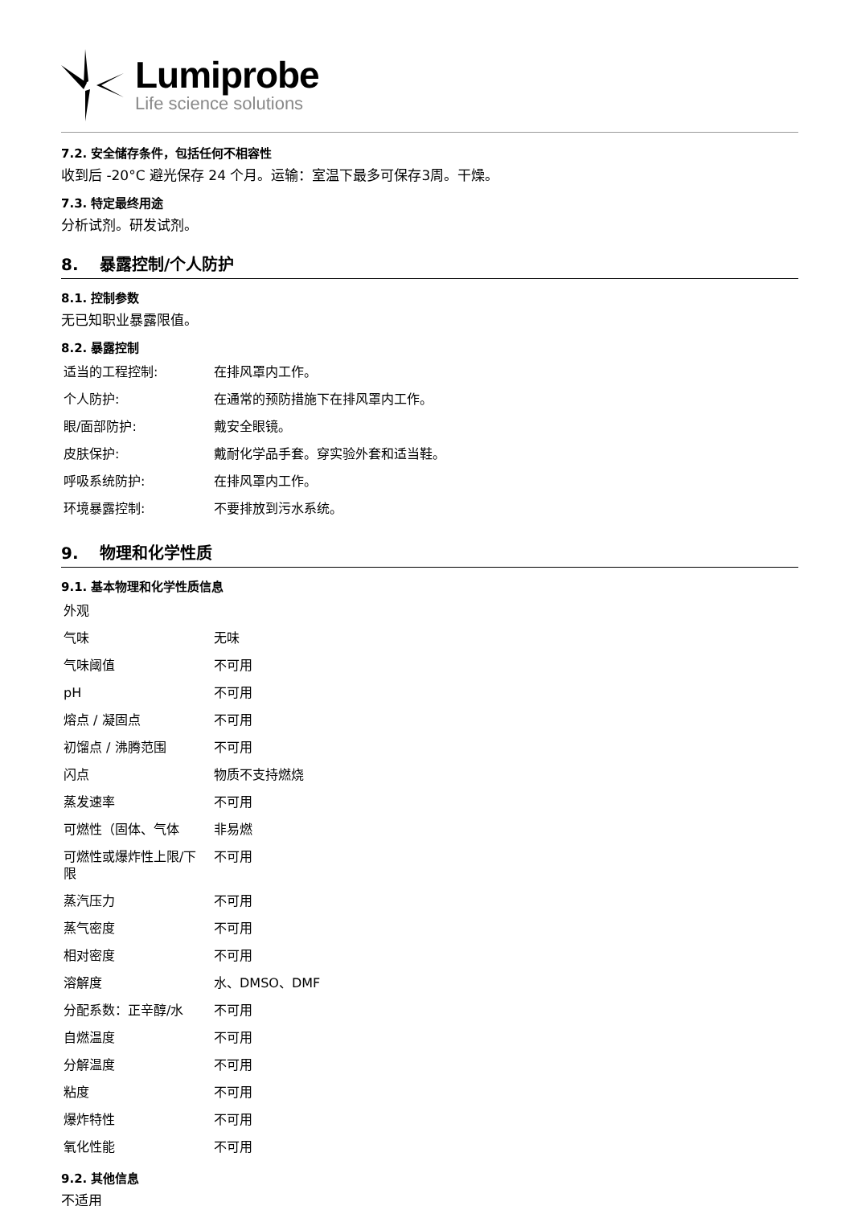Lumiprobe
Life science solutions
7.2. 安全储存条件，包括任何不相容性
收到后 -20°C 避光保存 24 个月。运输：室温下最多可保存3周。干燥。
7.3. 特定最终用途
分析试剂。研发试剂。
8. 暴露控制/个人防护
8.1. 控制参数
无已知职业暴露限值。
8.2. 暴露控制
| 适当的工程控制: | 在排风罩内工作。 |
| 个人防护: | 在通常的预防措施下在排风罩内工作。 |
| 眼/面部防护: | 戴安全眼镜。 |
| 皮肤保护: | 戴耐化学品手套。穿实验外套和适当鞋。 |
| 呼吸系统防护: | 在排风罩内工作。 |
| 环境暴露控制: | 不要排放到污水系统。 |
9. 物理和化学性质
9.1. 基本物理和化学性质信息
| 外观 | |
| 气味 | 无味 |
| 气味阈值 | 不可用 |
| pH | 不可用 |
| 熔点 / 凝固点 | 不可用 |
| 初馏点 / 沸腾范围 | 不可用 |
| 闪点 | 物质不支持燃烧 |
| 蒸发速率 | 不可用 |
| 可燃性（固体、气体 | 非易燃 |
| 可燃性或爆炸性上限/下限 | 不可用 |
| 蒸汽压力 | 不可用 |
| 蒸气密度 | 不可用 |
| 相对密度 | 不可用 |
| 溶解度 | 水、DMSO、DMF |
| 分配系数：正辛醇/水 | 不可用 |
| 自燃温度 | 不可用 |
| 分解温度 | 不可用 |
| 粘度 | 不可用 |
| 爆炸特性 | 不可用 |
| 氧化性能 | 不可用 |
9.2. 其他信息
不适用